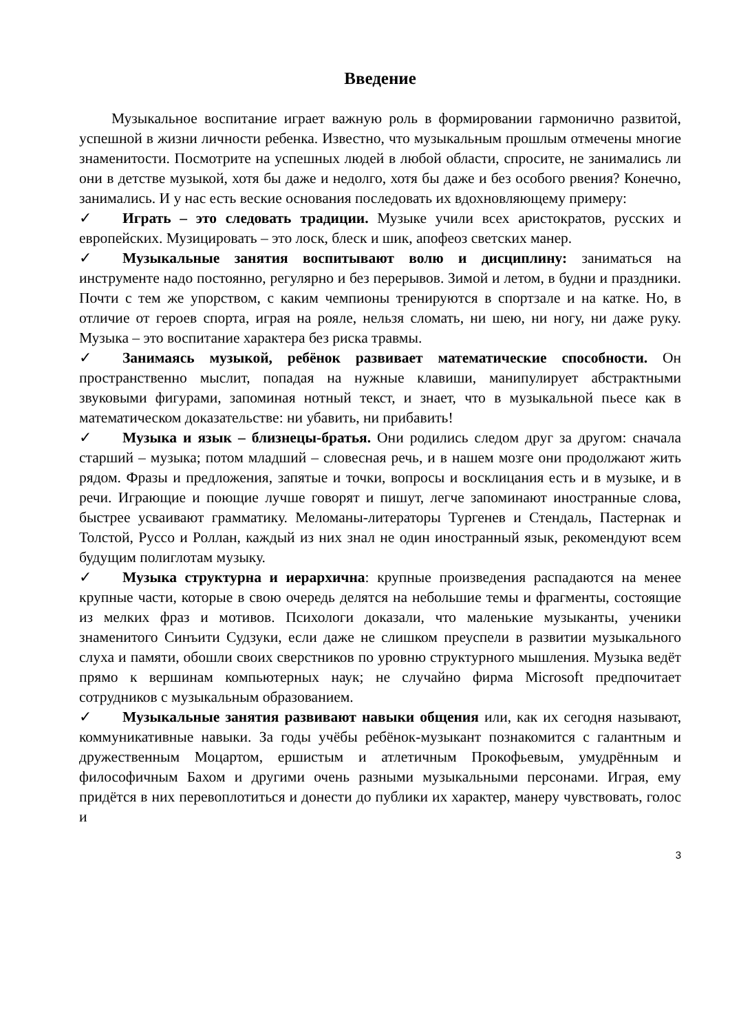Введение
Музыкальное воспитание играет важную роль в формировании гармонично развитой, успешной в жизни личности ребенка. Известно, что музыкальным прошлым отмечены многие знаменитости. Посмотрите на успешных людей в любой области, спросите, не занимались ли они в детстве музыкой, хотя бы даже и недолго, хотя бы даже и без особого рвения? Конечно, занимались. И у нас есть веские основания последовать их вдохновляющему примеру:
✓ Играть – это следовать традиции. Музыке учили всех аристократов, русских и европейских. Музицировать – это лоск, блеск и шик, апофеоз светских манер.
✓ Музыкальные занятия воспитывают волю и дисциплину: заниматься на инструменте надо постоянно, регулярно и без перерывов. Зимой и летом, в будни и праздники. Почти с тем же упорством, с каким чемпионы тренируются в спортзале и на катке. Но, в отличие от героев спорта, играя на рояле, нельзя сломать, ни шею, ни ногу, ни даже руку. Музыка – это воспитание характера без риска травмы.
✓ Занимаясь музыкой, ребёнок развивает математические способности. Он пространственно мыслит, попадая на нужные клавиши, манипулирует абстрактными звуковыми фигурами, запоминая нотный текст, и знает, что в музыкальной пьесе как в математическом доказательстве: ни убавить, ни прибавить!
✓ Музыка и язык – близнецы-братья. Они родились следом друг за другом: сначала старший – музыка; потом младший – словесная речь, и в нашем мозге они продолжают жить рядом. Фразы и предложения, запятые и точки, вопросы и восклицания есть и в музыке, и в речи. Играющие и поющие лучше говорят и пишут, легче запоминают иностранные слова, быстрее усваивают грамматику. Меломаны-литераторы Тургенев и Стендаль, Пастернак и Толстой, Руссо и Роллан, каждый из них знал не один иностранный язык, рекомендуют всем будущим полиглотам музыку.
✓ Музыка структурна и иерархична: крупные произведения распадаются на менее крупные части, которые в свою очередь делятся на небольшие темы и фрагменты, состоящие из мелких фраз и мотивов. Психологи доказали, что маленькие музыканты, ученики знаменитого Синъити Судзуки, если даже не слишком преуспели в развитии музыкального слуха и памяти, обошли своих сверстников по уровню структурного мышления. Музыка ведёт прямо к вершинам компьютерных наук; не случайно фирма Microsoft предпочитает сотрудников с музыкальным образованием.
✓ Музыкальные занятия развивают навыки общения или, как их сегодня называют, коммуникативные навыки. За годы учёбы ребёнок-музыкант познакомится с галантным и дружественным Моцартом, ершистым и атлетичным Прокофьевым, умудрённым и философичным Бахом и другими очень разными музыкальными персонами. Играя, ему придётся в них перевоплотиться и донести до публики их характер, манеру чувствовать, голос и
3